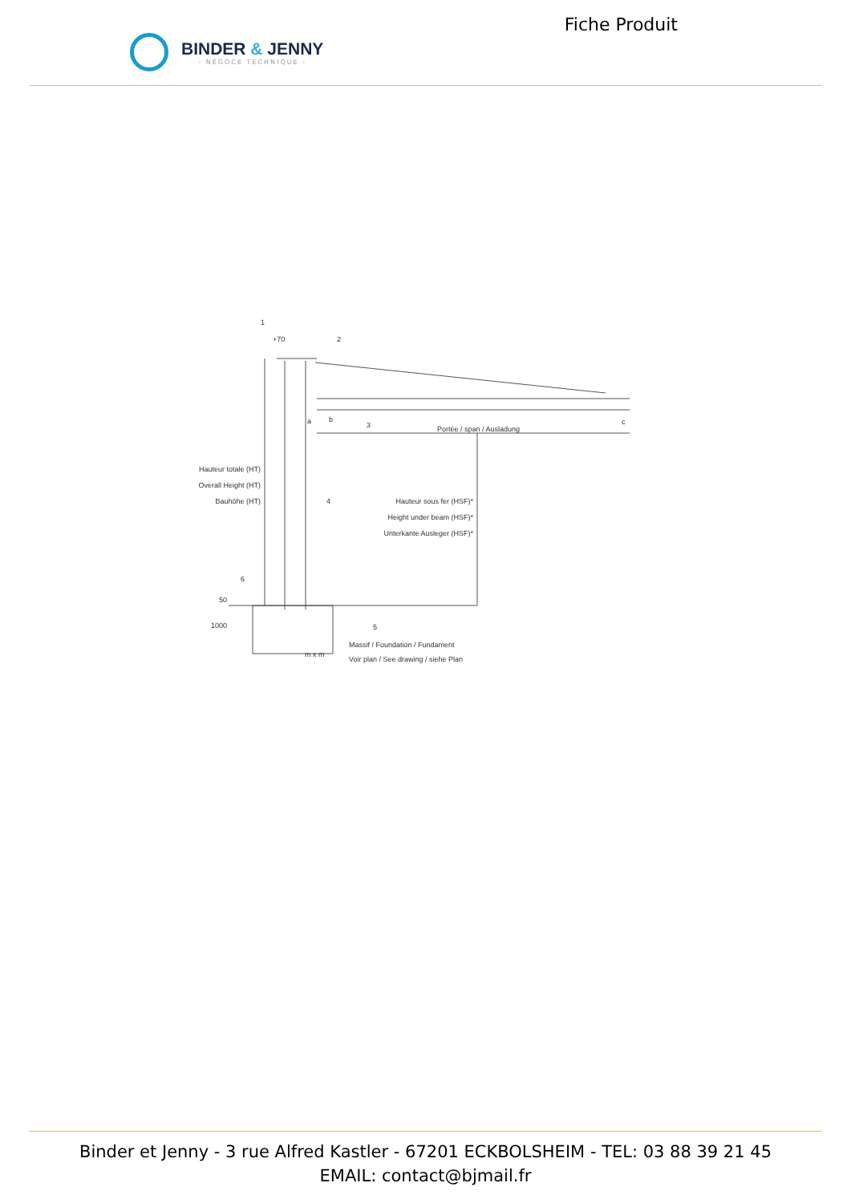BINDER & JENNY
- NÉGOCE TECHNIQUE -
Fiche Produit
+70
1
2
3
4
5
6
a b c
Portée / span / Ausladung
Hauteur totale (HT)
Overall Height (HT)
Bauhöhe (HT)
Hauteur sous fer (HSF)*
Height under beam (HSF)*
Unterkante Ausleger (HSF)*
50
1000
m x m
Massif / Foundation / Fundament
Voir plan / See drawing / siehe Plan
Binder et Jenny - 3 rue Alfred Kastler - 67201 ECKBOLSHEIM - TEL: 03 88 39 21 45
EMAIL: contact@bjmail.fr